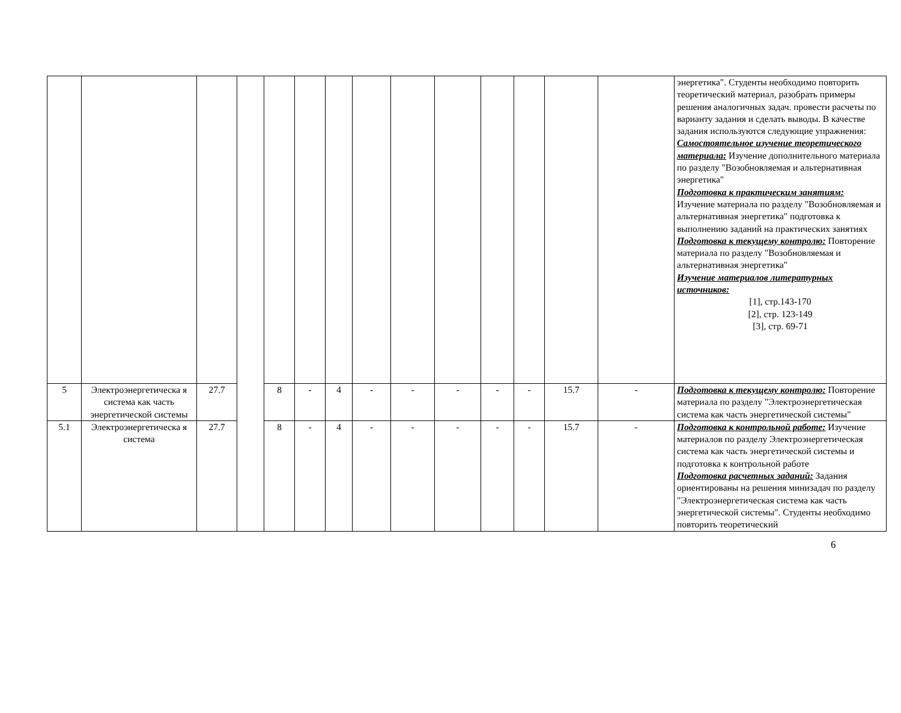| | | | | | | | | | | | | | | энергетика". Студенты необходимо повторить теоретический материал, разобрать примеры решения аналогичных задач. провести расчеты по варианту задания и сделать выводы. В качестве задания используются следующие упражнения: Самостоятельное изучение теоретического материала: Изучение дополнительного материала по разделу "Возобновляемая и альтернативная энергетика" Подготовка к практическим занятиям: Изучение материала по разделу "Возобновляемая и альтернативная энергетика" подготовка к выполнению заданий на практических занятиях Подготовка к текущему контролю: Повторение материала по разделу "Возобновляемая и альтернативная энергетика" Изучение материалов литературных источников: [1], стр.143-170 [2], стр. 123-149 [3], стр. 69-71 |
| 5 | Электроэнергетическа я система как часть энергетической системы | 27.7 | | 8 | - | 4 | - | - | - | - | - | 15.7 | - | Подготовка к текущему контролю: Повторение материала по разделу "Электроэнергетическая система как часть энергетической системы" |
| 5.1 | Электроэнергетическа я система | 27.7 | | 8 | - | 4 | - | - | - | - | - | 15.7 | - | Подготовка к контрольной работе: Изучение материалов по разделу Электроэнергетическая система как часть энергетической системы и подготовка к контрольной работе Подготовка расчетных заданий: Задания ориентированы на решения минизадач по разделу "Электроэнергетическая система как часть энергетической системы". Студенты необходимо повторить теоретический |
6